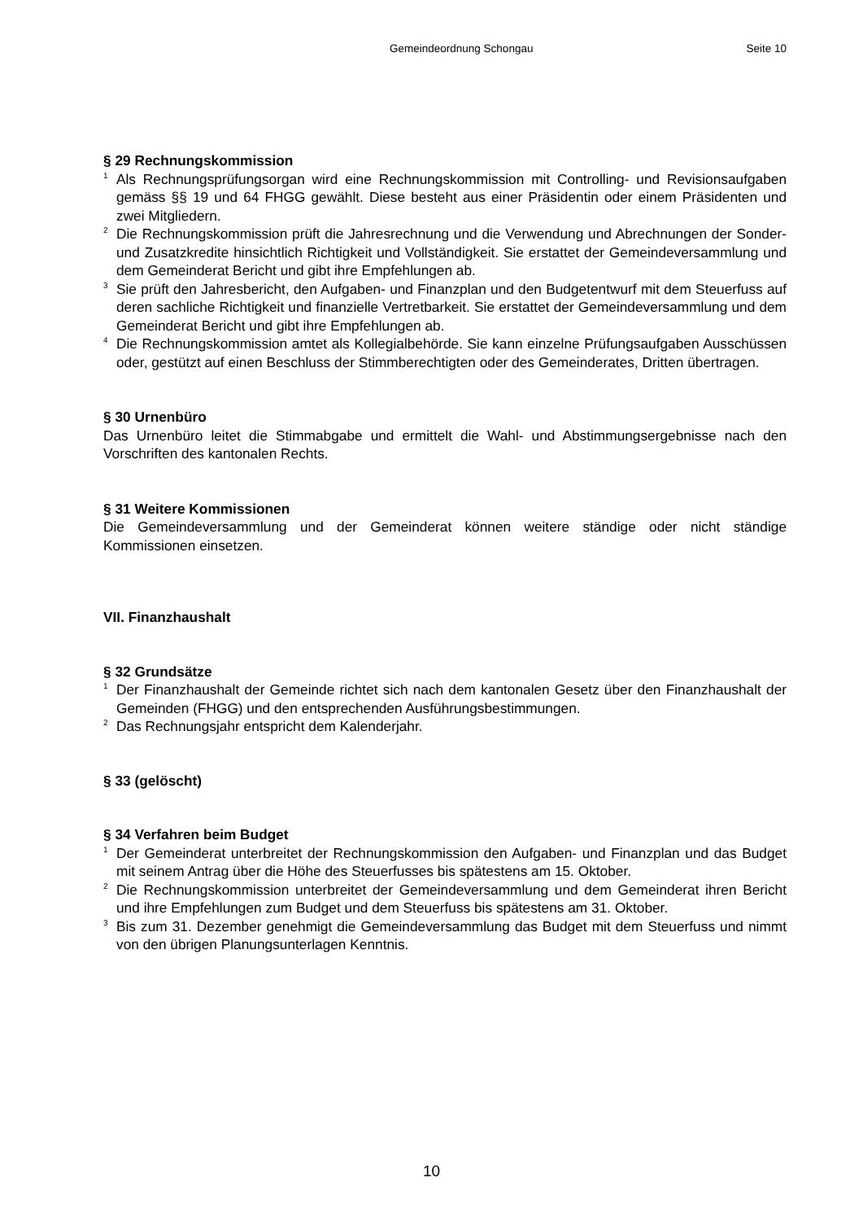Gemeindeordnung Schongau Seite 10
§ 29 Rechnungskommission
<sup>1</sup> Als Rechnungsprüfungsorgan wird eine Rechnungskommission mit Controlling- und Revisionsaufgaben gemäss §§ 19 und 64 FHGG gewählt. Diese besteht aus einer Präsidentin oder einem Präsidenten und zwei Mitgliedern.
<sup>2</sup> Die Rechnungskommission prüft die Jahresrechnung und die Verwendung und Abrechnungen der Sonder- und Zusatzkredite hinsichtlich Richtigkeit und Vollständigkeit. Sie erstattet der Gemeindeversammlung und dem Gemeinderat Bericht und gibt ihre Empfehlungen ab.
<sup>3</sup> Sie prüft den Jahresbericht, den Aufgaben- und Finanzplan und den Budgetentwurf mit dem Steuerfuss auf deren sachliche Richtigkeit und finanzielle Vertretbarkeit. Sie erstattet der Gemeindeversammlung und dem Gemeinderat Bericht und gibt ihre Empfehlungen ab.
<sup>4</sup> Die Rechnungskommission amtet als Kollegialbehörde. Sie kann einzelne Prüfungsaufgaben Ausschüssen oder, gestützt auf einen Beschluss der Stimmberechtigten oder des Gemeinderates, Dritten übertragen.
§ 30 Urnenbüro
Das Urnenbüro leitet die Stimmabgabe und ermittelt die Wahl- und Abstimmungsergebnisse nach den Vorschriften des kantonalen Rechts.
§ 31 Weitere Kommissionen
Die Gemeindeversammlung und der Gemeinderat können weitere ständige oder nicht ständige Kommissionen einsetzen.
VII. Finanzhaushalt
§ 32 Grundsätze
<sup>1</sup> Der Finanzhaushalt der Gemeinde richtet sich nach dem kantonalen Gesetz über den Finanzhaushalt der Gemeinden (FHGG) und den entsprechenden Ausführungsbestimmungen.
<sup>2</sup> Das Rechnungsjahr entspricht dem Kalenderjahr.
§ 33 (gelöscht)
§ 34 Verfahren beim Budget
<sup>1</sup> Der Gemeinderat unterbreitet der Rechnungskommission den Aufgaben- und Finanzplan und das Budget mit seinem Antrag über die Höhe des Steuerfusses bis spätestens am 15. Oktober.
<sup>2</sup> Die Rechnungskommission unterbreitet der Gemeindeversammlung und dem Gemeinderat ihren Bericht und ihre Empfehlungen zum Budget und dem Steuerfuss bis spätestens am 31. Oktober.
<sup>3</sup> Bis zum 31. Dezember genehmigt die Gemeindeversammlung das Budget mit dem Steuerfuss und nimmt von den übrigen Planungsunterlagen Kenntnis.
10